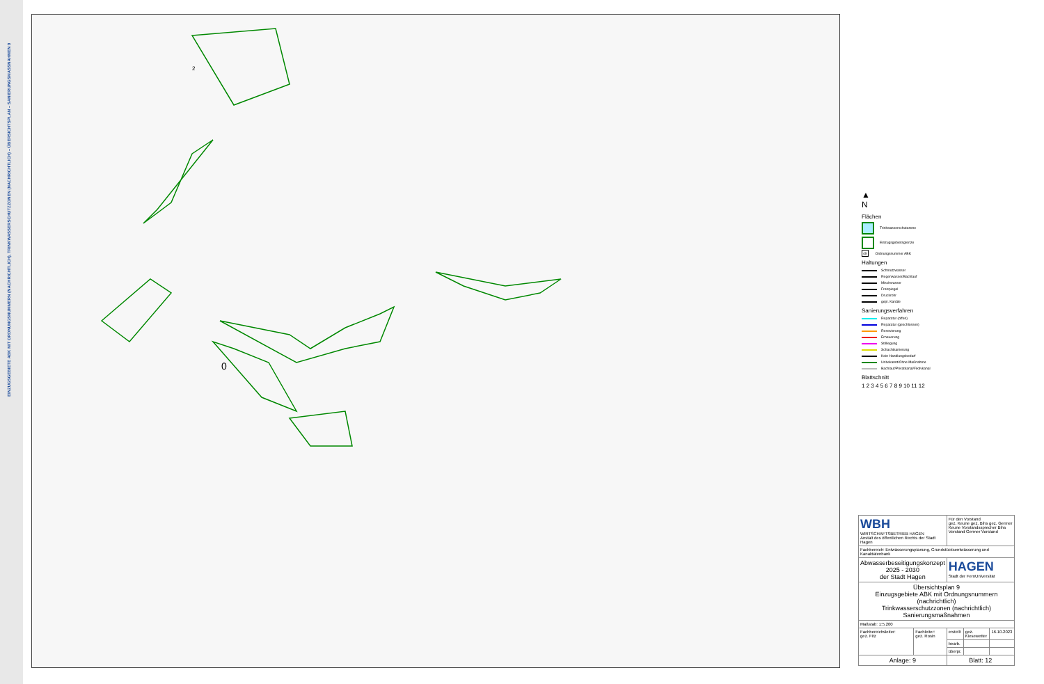EINZUGSGEBIETE ABK MIT ORDNUNGSNUMMERN (NACHRICHTLICH), TRINKWASSERSCHUTZZONEN (NACHRICHTLICH) – ÜBERSICHTSPLAN – SANIERUNGSMASSNAHMEN 9
2
0
▲
N
Flächen
Trinkwasserschutzzone
Einzugsgebietsgrenze
49 Ordnungsnummer ABK
Haltungen
Schmutzwasser
Regenwasser/Bachlauf
Mischwasser
Freispiegel
Druckrohr
gepl. Kanäle
Sanierungsverfahren
Reparatur (offen)
Reparatur (geschlossen)
Renovierung
Erneuerung
Stilllegung
Schachtsanierung
Kein Handlungsbedarf
Unbekannt/Ohne Maßnahme
Bachlauf/Privatkanal/Fiktivkanal
Blattschnitt
1 2 3 4 5 6 7 8 9 10 11 12
| WBH WIRTSCHAFTSBETRIEB HAGEN Anstalt des öffentlichen Rechts der Stadt Hagen | | Für den Vorstand gez. Keune gez. Bihs gez. Germer Keune Vorstandssprecher Bihs Vorstand Germer Vorstand | | |
| Fachbereich: Entwässerungsplanung, Grundstücksentwässerung und Kanaldatenbank | | | | |
| Abwasserbeseitigungskonzept 2025 - 2030 der Stadt Hagen | | HAGEN Stadt der FernUniversität | | |
| Übersichtsplan 9 Einzugsgebiete ABK mit Ordnungsnummern (nachrichtlich) Trinkwasserschutzzonen (nachrichtlich) Sanierungsmaßnahmen | | | | |
| Maßstab: 1:5.200 | | | | |
| Fachbereichsleiter: gez. Fitz | Fachleiter: gez. Rosin | erstellt | gez. Kiesewetter | 16.10.2023 |
| | | bearb. | | |
| | | überpr. | | |
| Anlage: 9 | | Blatt: 12 | | |